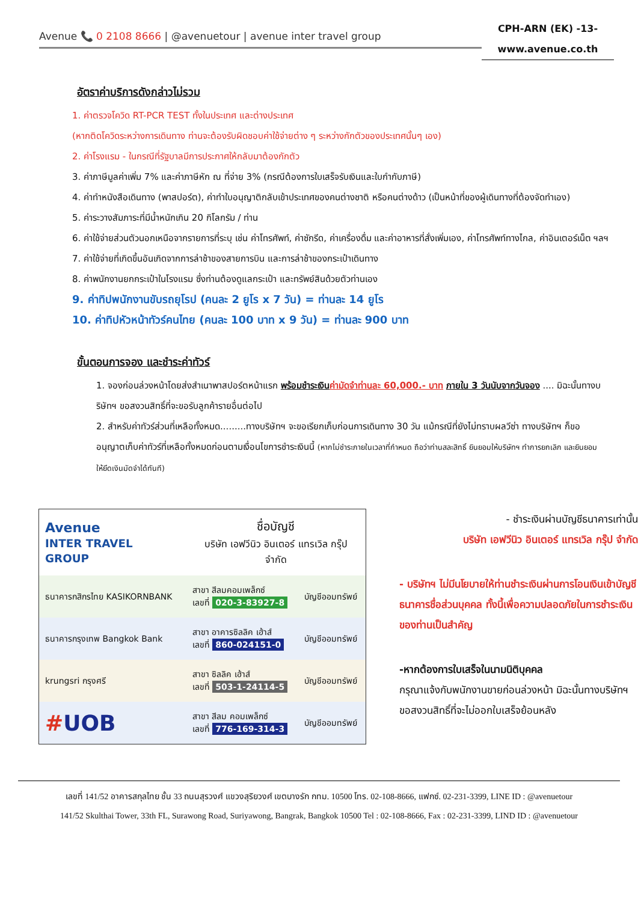Avenue 📞 0 2108 8666 | @avenuetour | avenue inter travel group
CPH-ARN (EK) -13-
www.avenue.co.th
อัตราค่าบริการดังกล่าวไม่รวม
1. ค่าตรวจโควิด RT-PCR TEST ทั้งในประเทศ และต่างประเทศ
(หากติดโควิดระหว่างการเดินทาง ท่านจะต้องรับผิดชอบค่าใช้จ่ายต่าง ๆ ระหว่างกักตัวของประเทศนั้นๆ เอง)
2. ค่าโรงแรม - ในกรณีที่รัฐบาลมีการประกาศให้กลับมาต้องกักตัว
3. ค่าภาษีมูลค่าเพิ่ม 7% และค่าภาษีหัก ณ ที่จ่าย 3% (กรณีต้องการใบเสร็จรับเงินและใบกำกับภาษี)
4. ค่าทำหนังสือเดินทาง (พาสปอร์ต), ค่าทำใบอนุญาติกลับเข้าประเทศของคนต่างชาติ หรือคนต่างด้าว (เป็นหน้าที่ของผู้เดินทางที่ต้องจัดทำเอง)
5. ค่าระวางสัมภาระที่มีน้ำหนักเกิน 20 กิโลกรัม / ท่าน
6. ค่าใช้จ่ายส่วนตัวนอกเหนือจากรายการที่ระบุ เช่น ค่าโทรศัพท์, ค่าซักรีด, ค่าเครื่องดื่ม และค่าอาหารที่สั่งเพิ่มเอง, ค่าโทรศัพท์ทางไกล, ค่าอินเตอร์เน็ต ฯลฯ
7. ค่าใช้จ่ายที่เกิดขึ้นอันเกิดจากการล่าช้าของสายการบิน และการล่าช้าของกระเป๋าเดินทาง
8. ค่าพนักงานยกกระเป๋าในโรงแรม ซึ่งท่านต้องดูแลกระเป๋า และทรัพย์สินด้วยตัวท่านเอง
9. ค่าทิปพนักงานขับรถยุโรป (คนละ 2 ยูโร x 7 วัน) = ท่านละ 14 ยูโร
10. ค่าทิปหัวหน้าทัวร์คนไทย (คนละ 100 บาท x 9 วัน) = ท่านละ 900 บาท
ขั้นตอนการจอง และชำระค่าทัวร์
1. จองก่อนล่วงหน้าโดยส่งสำเนาพาสปอร์ตหน้าแรก พร้อมชำระเงิน ค่ามัดจำท่านละ 60,000.- บาท ภายใน 3 วันนับจากวันจอง .... มิฉะนั้นทางบริษัทฯ ขอสงวนสิทธิ์ที่จะขอรับลูกค้ารายอื่นต่อไป
2. สำหรับค่าทัวร์ส่วนที่เหลือทั้งหมด.........ทางบริษัทฯ จะขอเรียกเก็บก่อนการเดินทาง 30 วัน แม้กรณีที่ยังไม่ทราบผลวีซ่า ทางบริษัทฯ ก็ขออนุญาตเก็บค่าทัวร์ที่เหลือทั้งหมดก่อนตามเงื่อนไขการชำระเงินนี้ (หากไม่ชำระภายในเวลาที่กำหนด ถือว่าท่านสละสิทธิ์ ยินยอมให้บริษัทฯ ทำการยกเลิก และยินยอมให้ยึดเงินมัดจำได้ทันที)
| Avenue INTER TRAVEL GROUP | ชื่อบัญชี บริษัท เอฟวีนิว อินเตอร์ แทรเวิล กรุ๊ป จำกัด | |
| ธนาคารกสิกรไทย KASIKORNBANK | สาขา สีลมคอมเพล็กซ์ เลขที่ 020-3-83927-8 | บัญชีออมทรัพย์ |
| ธนาคารกรุงเทพ Bangkok Bank | สาขา อาคารซิลลิค เฮ้าส์ เลขที่ 860-024151-0 | บัญชีออมทรัพย์ |
| krungsri กรุงศรี | สาขา ซิลลิค เฮ้าส์ เลขที่ 503-1-24114-5 | บัญชีออมทรัพย์ |
| # UOB | สาขา สีลม คอมเพล็กซ์ เลขที่ 776-169-314-3 | บัญชีออมทรัพย์ |
- ชำระเงินผ่านบัญชีธนาคารเท่านั้น
บริษัท เอฟวีนิว อินเตอร์ แทรเวิล กรุ๊ป จำกัด
- บริษัทฯ ไม่มีนโยบายให้ท่านชำระเงินผ่านการโอนเงินเข้าบัญชีธนาคารชื่อส่วนบุคคล ทั้งนี้เพื่อความปลอดภัยในการชำระเงินของท่านเป็นสำคัญ
-หากต้องการใบเสร็จในนามนิติบุคคล
กรุณาแจ้งกับพนักงานขายก่อนล่วงหน้า มิฉะนั้นทางบริษัทฯ ขอสงวนสิทธิ์ที่จะไม่ออกใบเสร็จย้อนหลัง
เลขที่ 141/52 อาคารสกุลไทย ชั้น 33 ถนนสุรวงศ์ แขวงสุริยวงศ์ เขตบางรัก กทม. 10500 โทร. 02-108-8666, แฟกซ์. 02-231-3399, LINE ID : @avenuetour
141/52 Skulthai Tower, 33th FL, Surawong Road, Suriyawong, Bangrak, Bangkok 10500 Tel : 02-108-8666, Fax : 02-231-3399, LIND ID : @avenuetour